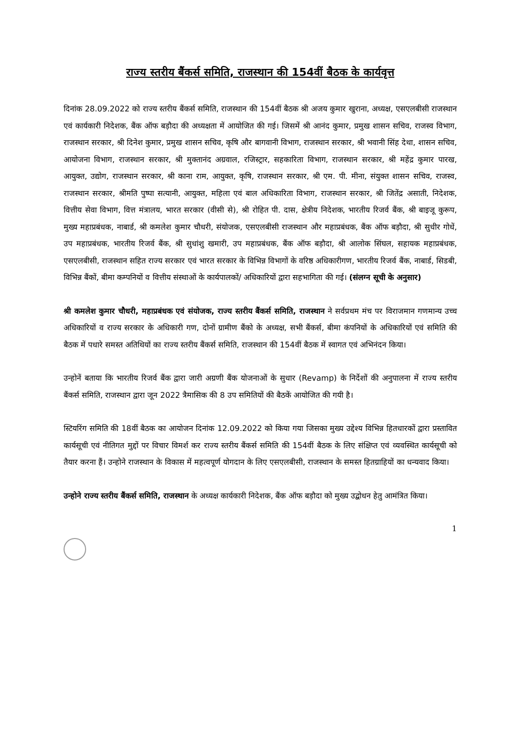राज्य स्तरीय बैंकर्स समिति, राजस्थान की 154वीं बैठक के कार्यवृत्त
दिनांक 28.09.2022 को राज्य स्तरीय बैंकर्स समिति, राजस्थान की 154वीं बैठक श्री अजय कुमार खुराना, अध्यक्ष, एसएलबीसी राजस्थान एवं कार्यकारी निदेशक, बैंक ऑफ बड़ौदा की अध्यक्षता में आयोजित की गई। जिसमें श्री आनंद कुमार, प्रमुख शासन सचिव, राजस्व विभाग, राजस्थान सरकार, श्री दिनेश कुमार, प्रमुख शासन सचिव, कृषि और बागवानी विभाग, राजस्थान सरकार, श्री भवानी सिंह देथा, शासन सचिव, आयोजना विभाग, राजस्थान सरकार, श्री मुक्तानंद अग्रवाल, रजिस्ट्रार, सहकारिता विभाग, राजस्थान सरकार, श्री महेंद्र कुमार पारख, आयुक्त, उद्योग, राजस्थान सरकार, श्री काना राम, आयुक्त, कृषि, राजस्थान सरकार, श्री एम. पी. मीना, संयुक्त शासन सचिव, राजस्व, राजस्थान सरकार, श्रीमति पुष्पा सत्यानी, आयुक्त, महिला एवं बाल अधिकारिता विभाग, राजस्थान सरकार, श्री जितेंद्र असाती, निदेशक, वित्तीय सेवा विभाग, वित्त मंत्रालय, भारत सरकार (वीसी से), श्री रोहित पी. दास, क्षेत्रीय निदेशक, भारतीय रिजर्व बैंक, श्री बाइजू कुरूप, मुख्य महाप्रबंधक, नाबार्ड, श्री कमलेश कुमार चौधरी, संयोजक, एसएलबीसी राजस्थान और महाप्रबंधक, बैंक ऑफ बड़ौदा, श्री सुधीर गोधें, उप महाप्रबंधक, भारतीय रिजर्व बैंक, श्री सुधांशु खमारी, उप महाप्रबंधक, बैंक ऑफ बड़ौदा, श्री आलोक सिंघल, सहायक महाप्रबंधक, एसएलबीसी, राजस्थान सहित राज्य सरकार एवं भारत सरकार के विभिन्न विभागों के वरिष्ठ अधिकारीगण, भारतीय रिजर्व बैंक, नाबार्ड, सिडबी, विभिन्न बैंकों, बीमा कम्पनियों व वित्तीय संस्थाओं के कार्यपालकों/ अधिकारियों द्वारा सहभागिता की गई। (संलग्न सूची के अनुसार)
श्री कमलेश कुमार चौधरी, महाप्रबंधक एवं संयोजक, राज्य स्तरीय बैंकर्स समिति, राजस्थान ने सर्वप्रथम मंच पर विराजमान गणमान्य उच्च अधिकारियों व राज्य सरकार के अधिकारी गण, दोनों ग्रामीण बैंको के अध्यक्ष, सभी बैंकर्स, बीमा कंपनियों के अधिकारियों एवं समिति की बैठक में पधारे समस्त अतिथियों का राज्य स्तरीय बैंकर्स समिति, राजस्थान की 154वीं बैठक में स्वागत एवं अभिनंदन किया।
उन्होनें बताया कि भारतीय रिजर्व बैंक द्वारा जारी अग्रणी बैंक योजनाओं के सुधार (Revamp) के निर्देशों की अनुपालना में राज्य स्तरीय बैंकर्स समिति, राजस्थान द्वारा जून 2022 त्रैमासिक की 8 उप समितियों की बैठकें आयोजित की गयी है।
स्टियरिंग समिति की 18वीं बैठक का आयोजन दिनांक 12.09.2022 को किया गया जिसका मुख्य उद्देश्य विभिन्न हितधारकों द्वारा प्रस्तावित कार्यसूची एवं नीतिगत मुद्दों पर विचार विमर्श कर राज्य स्तरीय बैंकर्स समिति की 154वीं बैठक के लिए संक्षिप्त एवं व्यवस्थित कार्यसूची को तैयार करना हैं। उन्होने राजस्थान के विकास में महत्वपूर्ण योगदान के लिए एसएलबीसी, राजस्थान के समस्त हितग्राहियों का धन्यवाद किया।
उन्होने राज्य स्तरीय बैंकर्स समिति, राजस्थान के अध्यक्ष कार्यकारी निदेशक, बैंक ऑफ बड़ौदा को मुख्य उद्बोधन हेतु आमंत्रित किया।
1